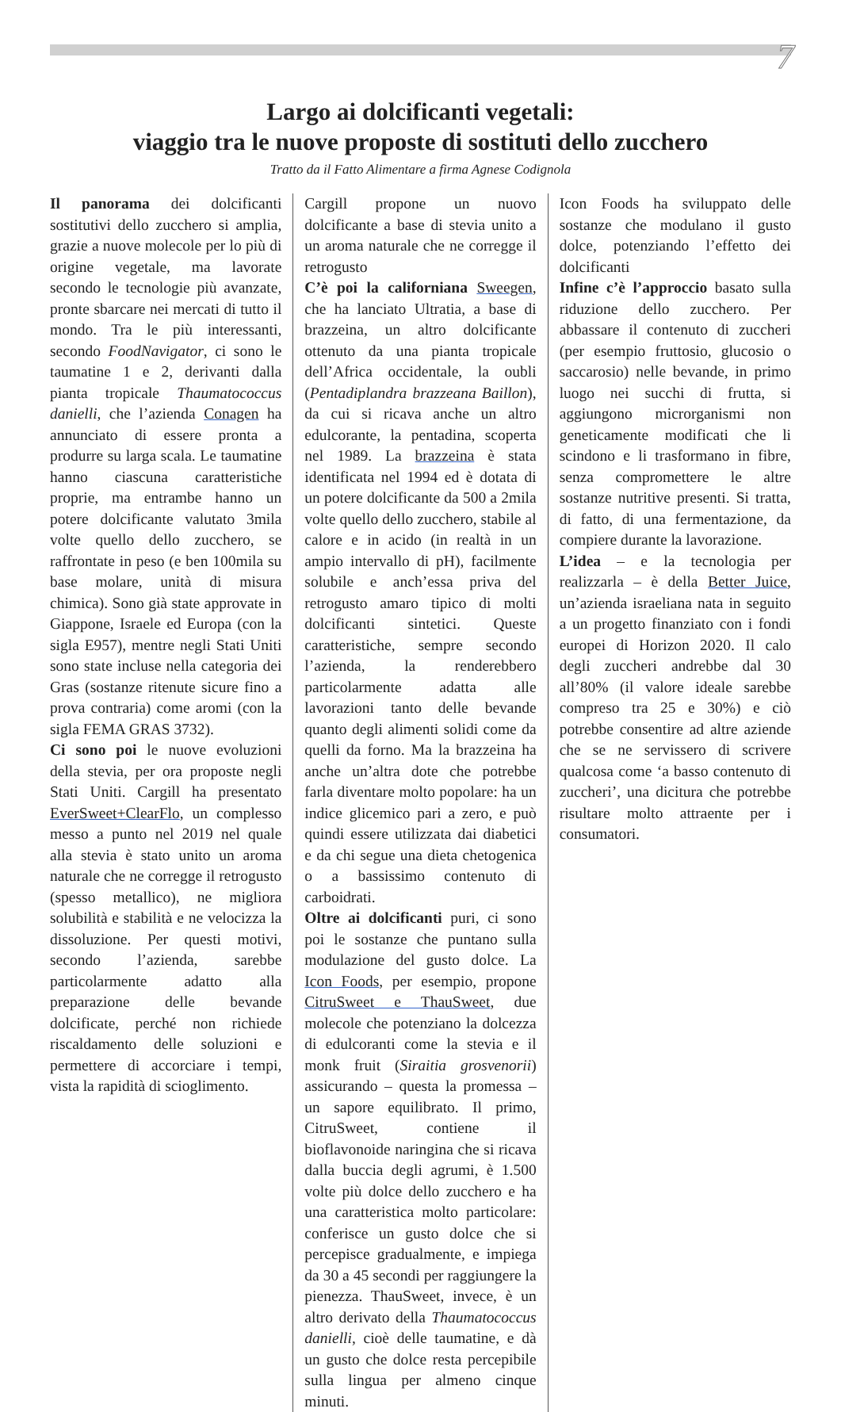7
Largo ai dolcificanti vegetali:
viaggio tra le nuove proposte di sostituti dello zucchero
Tratto da il Fatto Alimentare a firma Agnese Codignola
Il panorama dei dolcificanti sostitutivi dello zucchero si amplia, grazie a nuove molecole per lo più di origine vegetale, ma lavorate secondo le tecnologie più avanzate, pronte sbarcare nei mercati di tutto il mondo. Tra le più interessanti, secondo FoodNavigator, ci sono le taumatine 1 e 2, derivanti dalla pianta tropicale Thaumatococcus danielli, che l’azienda Conagen ha annunciato di essere pronta a produrre su larga scala. Le taumatine hanno ciascuna caratteristiche proprie, ma entrambe hanno un potere dolcificante valutato 3mila volte quello dello zucchero, se raffrontate in peso (e ben 100mila su base molare, unità di misura chimica). Sono già state approvate in Giappone, Israele ed Europa (con la sigla E957), mentre negli Stati Uniti sono state incluse nella categoria dei Gras (sostanze ritenute sicure fino a prova contraria) come aromi (con la sigla FEMA GRAS 3732).
Ci sono poi le nuove evoluzioni della stevia, per ora proposte negli Stati Uniti. Cargill ha presentato EverSweet+ClearFlo, un complesso messo a punto nel 2019 nel quale alla stevia è stato unito un aroma naturale che ne corregge il retrogusto (spesso metallico), ne migliora solubilità e stabilità e ne velocizza la dissoluzione. Per questi motivi, secondo l’azienda, sarebbe particolarmente adatto alla preparazione delle bevande dolcificate, perché non richiede riscaldamento delle soluzioni e permettere di accorciare i tempi, vista la rapidità di scioglimento.
Cargill propone un nuovo dolcificante a base di stevia unito a un aroma naturale che ne corregge il retrogusto
C’è poi la californiana Sweegen, che ha lanciato Ultratia, a base di brazzeina, un altro dolcificante ottenuto da una pianta tropicale dell’Africa occidentale, la oubli (Pentadiplandra brazzeana Baillon), da cui si ricava anche un altro edulcorante, la pentadina, scoperta nel 1989. La brazzeina è stata identificata nel 1994 ed è dotata di un potere dolcificante da 500 a 2mila volte quello dello zucchero, stabile al calore e in acido (in realtà in un ampio intervallo di pH), facilmente solubile e anch’essa priva del retrogusto amaro tipico di molti dolcificanti sintetici. Queste caratteristiche, sempre secondo l’azienda, la renderebbero particolarmente adatta alle lavorazioni tanto delle bevande quanto degli alimenti solidi come da quelli da forno. Ma la brazzeina ha anche un’altra dote che potrebbe farla diventare molto popolare: ha un indice glicemico pari a zero, e può quindi essere utilizzata dai diabetici e da chi segue una dieta chetogenica o a bassissimo contenuto di carboidrati.
Oltre ai dolcificanti puri, ci sono poi le sostanze che puntano sulla modulazione del gusto dolce. La Icon Foods, per esempio, propone CitruSweet e ThauSweet, due molecole che potenziano la dolcezza di edulcoranti come la stevia e il monk fruit (Siraitia grosvenorii) assicurando – questa la promessa – un sapore equilibrato. Il primo, CitruSweet, contiene il bioflavonoide naringina che si ricava dalla buccia degli agrumi, è 1.500 volte più dolce dello zucchero e ha una caratteristica molto particolare: conferisce un gusto dolce che si percepisce gradualmente, e impiega da 30 a 45 secondi per raggiungere la pienezza. ThauSweet, invece, è un altro derivato della Thaumatococcus danielli, cioè delle taumatine, e dà un gusto che dolce resta percepibile sulla lingua per almeno cinque minuti.
Icon Foods ha sviluppato delle sostanze che modulano il gusto dolce, potenziando l’effetto dei dolcificanti
Infine c’è l’approccio basato sulla riduzione dello zucchero. Per abbassare il contenuto di zuccheri (per esempio fruttosio, glucosio o saccarosio) nelle bevande, in primo luogo nei succhi di frutta, si aggiungono microrganismi non geneticamente modificati che li scindono e li trasformano in fibre, senza compromettere le altre sostanze nutritive presenti. Si tratta, di fatto, di una fermentazione, da compiere durante la lavorazione.
L’idea – e la tecnologia per realizzarla – è della Better Juice, un’azienda israeliana nata in seguito a un progetto finanziato con i fondi europei di Horizon 2020. Il calo degli zuccheri andrebbe dal 30 all’80% (il valore ideale sarebbe compreso tra 25 e 30%) e ciò potrebbe consentire ad altre aziende che se ne servissero di scrivere qualcosa come ‘a basso contenuto di zuccheri’, una dicitura che potrebbe risultare molto attraente per i consumatori.